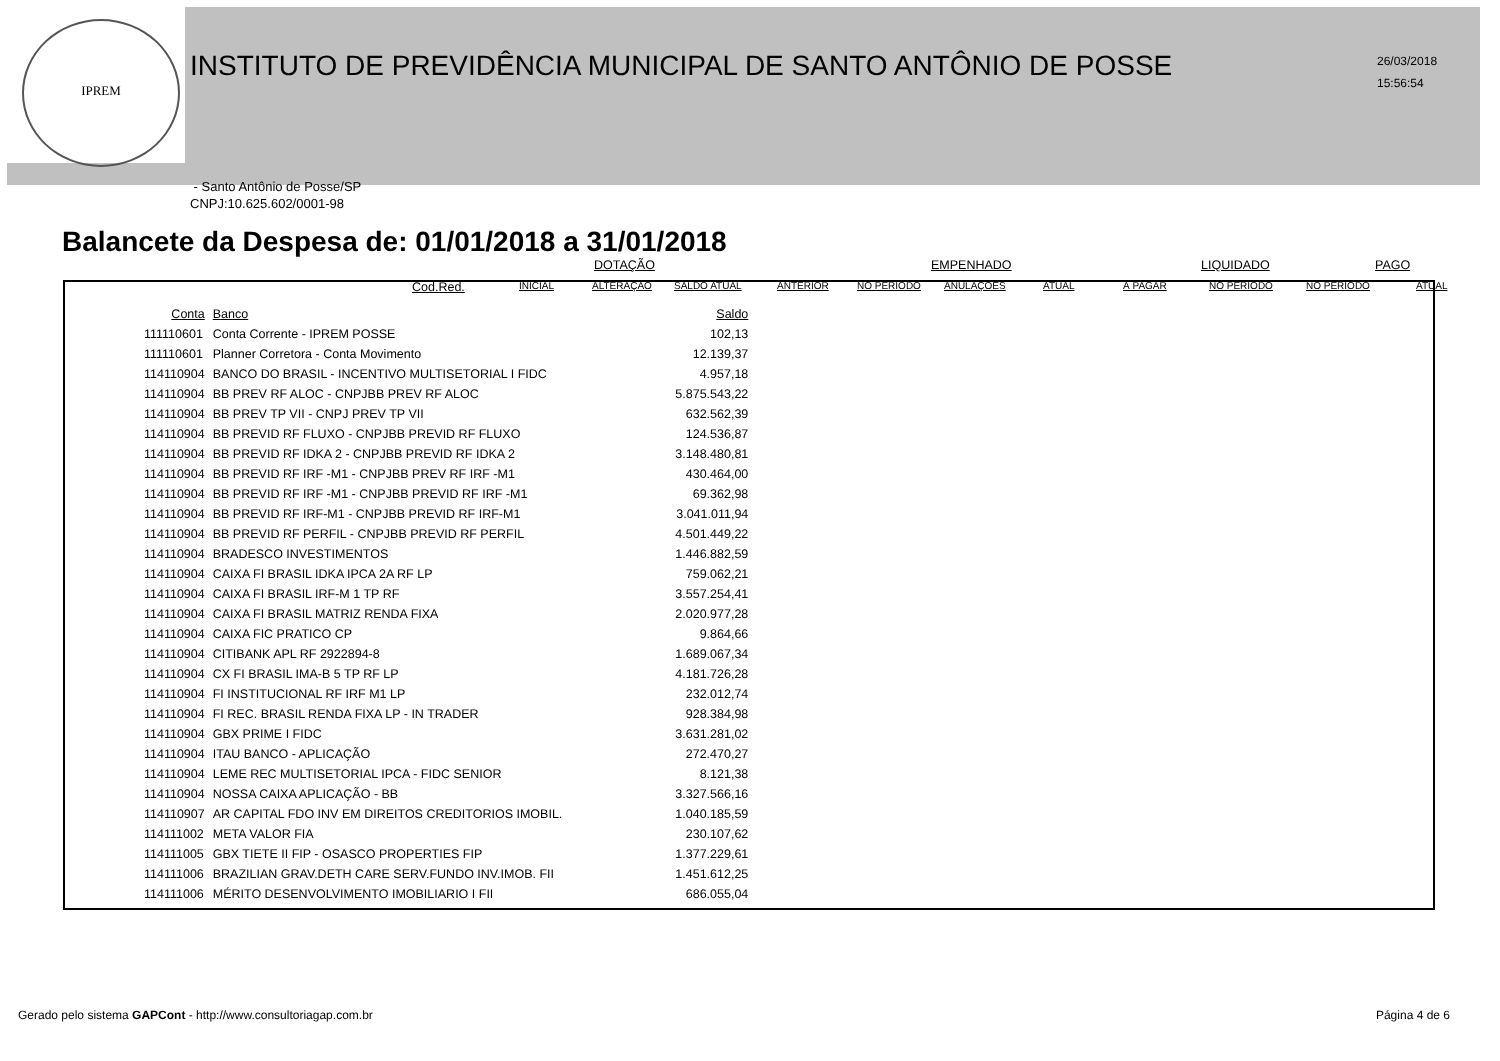IPREM
INSTITUTO DE PREVIDÊNCIA MUNICIPAL DE SANTO ANTÔNIO DE POSSE
26/03/2018
15:56:54
- Santo Antônio de Posse/SP
CNPJ:10.625.602/0001-98
Balancete da Despesa de: 01/01/2018 a 31/01/2018
DOTAÇÃO EMPENHADO LIQUIDADO PAGO
Cod.Red. INICIAL ALTERAÇÃO SALDO ATUAL ANTERIOR NO PERÍODO ANULAÇÕES ATUAL À PAGAR NO PERÍODO NO PERÍODO ATUAL
| Conta | Banco | Saldo |
| --- | --- | --- |
| 111110601 | Conta Corrente - IPREM POSSE | 102,13 |
| 111110601 | Planner Corretora - Conta Movimento | 12.139,37 |
| 114110904 | BANCO DO BRASIL - INCENTIVO MULTISETORIAL I FIDC | 4.957,18 |
| 114110904 | BB PREV RF ALOC - CNPJBB PREV RF ALOC | 5.875.543,22 |
| 114110904 | BB PREV TP VII - CNPJ PREV TP VII | 632.562,39 |
| 114110904 | BB PREVID RF FLUXO - CNPJBB PREVID RF FLUXO | 124.536,87 |
| 114110904 | BB PREVID RF IDKA 2 - CNPJBB PREVID RF IDKA 2 | 3.148.480,81 |
| 114110904 | BB PREVID RF IRF -M1 - CNPJBB PREV RF IRF -M1 | 430.464,00 |
| 114110904 | BB PREVID RF IRF -M1 - CNPJBB PREVID RF IRF -M1 | 69.362,98 |
| 114110904 | BB PREVID RF IRF-M1 - CNPJBB PREVID RF IRF-M1 | 3.041.011,94 |
| 114110904 | BB PREVID RF PERFIL - CNPJBB PREVID RF PERFIL | 4.501.449,22 |
| 114110904 | BRADESCO INVESTIMENTOS | 1.446.882,59 |
| 114110904 | CAIXA FI BRASIL IDKA IPCA 2A RF LP | 759.062,21 |
| 114110904 | CAIXA FI BRASIL IRF-M 1 TP RF | 3.557.254,41 |
| 114110904 | CAIXA FI BRASIL MATRIZ RENDA FIXA | 2.020.977,28 |
| 114110904 | CAIXA FIC PRATICO CP | 9.864,66 |
| 114110904 | CITIBANK APL RF 2922894-8 | 1.689.067,34 |
| 114110904 | CX FI BRASIL IMA-B 5 TP RF LP | 4.181.726,28 |
| 114110904 | FI INSTITUCIONAL RF IRF M1 LP | 232.012,74 |
| 114110904 | FI REC. BRASIL RENDA FIXA LP - IN TRADER | 928.384,98 |
| 114110904 | GBX PRIME I FIDC | 3.631.281,02 |
| 114110904 | ITAU BANCO - APLICAÇÃO | 272.470,27 |
| 114110904 | LEME REC MULTISETORIAL IPCA - FIDC SENIOR | 8.121,38 |
| 114110904 | NOSSA CAIXA APLICAÇÃO - BB | 3.327.566,16 |
| 114110907 | AR CAPITAL FDO INV EM DIREITOS CREDITORIOS IMOBIL. | 1.040.185,59 |
| 114111002 | META VALOR FIA | 230.107,62 |
| 114111005 | GBX TIETE II FIP - OSASCO PROPERTIES FIP | 1.377.229,61 |
| 114111006 | BRAZILIAN GRAV.DETH CARE SERV.FUNDO INV.IMOB. FII | 1.451.612,25 |
| 114111006 | MÉRITO DESENVOLVIMENTO IMOBILIARIO I FII | 686.055,04 |
Gerado pelo sistema GAPCont - http://www.consultoriagap.com.br Página 4 de 6